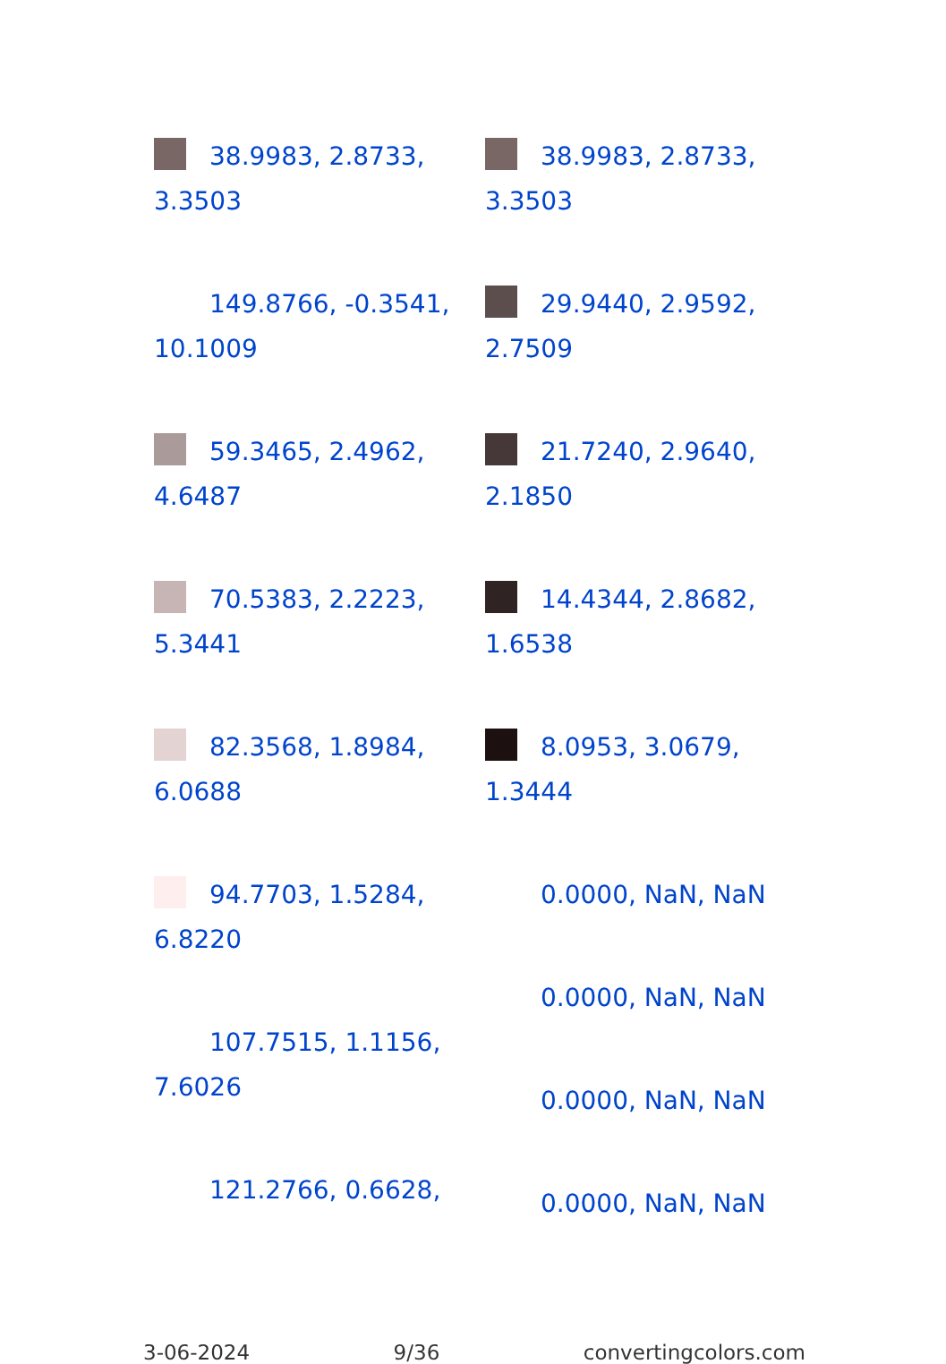38.9983, 2.8733, 3.3503
149.8766, -0.3541, 10.1009
59.3465, 2.4962, 4.6487
70.5383, 2.2223, 5.3441
82.3568, 1.8984, 6.0688
94.7703, 1.5284, 6.8220
107.7515, 1.1156, 7.6026
121.2766, 0.6628,
38.9983, 2.8733, 3.3503
29.9440, 2.9592, 2.7509
21.7240, 2.9640, 2.1850
14.4344, 2.8682, 1.6538
8.0953, 3.0679, 1.3444
0.0000, NaN, NaN
0.0000, NaN, NaN
0.0000, NaN, NaN
0.0000, NaN, NaN
3-06-2024 9/36 convertingcolors.com